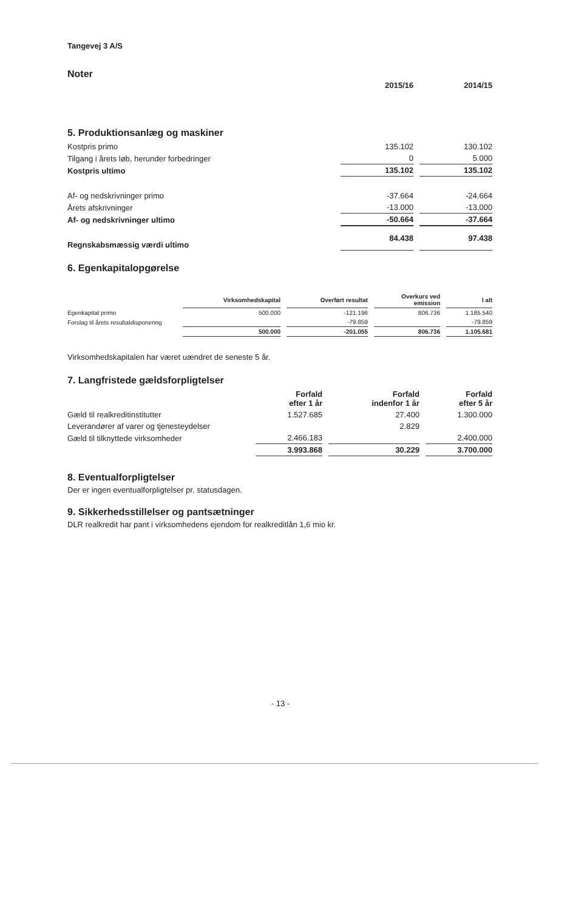Tangevej 3 A/S
Noter
| | 2015/16 | 2014/15 |
| --- | --- | --- |
5. Produktionsanlæg og maskiner
| Kostpris primo | 135.102 | 130.102 |
| Tilgang i årets løb, herunder forbedringer | 0 | 5.000 |
| Kostpris ultimo | 135.102 | 135.102 |
| Af- og nedskrivninger primo | -37.664 | -24.664 |
| Årets afskrivninger | -13.000 | -13.000 |
| Af- og nedskrivninger ultimo | -50.664 | -37.664 |
| Regnskabsmæssig værdi ultimo | 84.438 | 97.438 |
6. Egenkapitalopgørelse
| | Virksomhedskapital | Overført resultat | Overkurs ved emission | I alt |
| --- | --- | --- | --- | --- |
| Egenkapital primo | 500.000 | -121.196 | 806.736 | 1.185.540 |
| Forslag til årets resultatdisponering | | -79.859 | | -79.859 |
| | 500.000 | -201.055 | 806.736 | 1.105.681 |
Virksomhedskapitalen har været uændret de seneste 5 år.
7. Langfristede gældsforpligtelser
| | Forfald efter 1 år | Forfald indenfor 1 år | Forfald efter 5 år |
| --- | --- | --- | --- |
| Gæld til realkreditinstitutter | 1.527.685 | 27.400 | 1.300.000 |
| Leverandører af varer og tjenesteydelser | | 2.829 | |
| Gæld til tilknyttede virksomheder | 2.466.183 | | 2.400.000 |
| | 3.993.868 | 30.229 | 3.700.000 |
8. Eventualforpligtelser
Der er ingen eventualforpligtelser pr. statusdagen.
9. Sikkerhedsstillelser og pantsætninger
DLR realkredit har pant i virksomhedens ejendom for realkreditlån 1,6 mio kr.
- 13 -